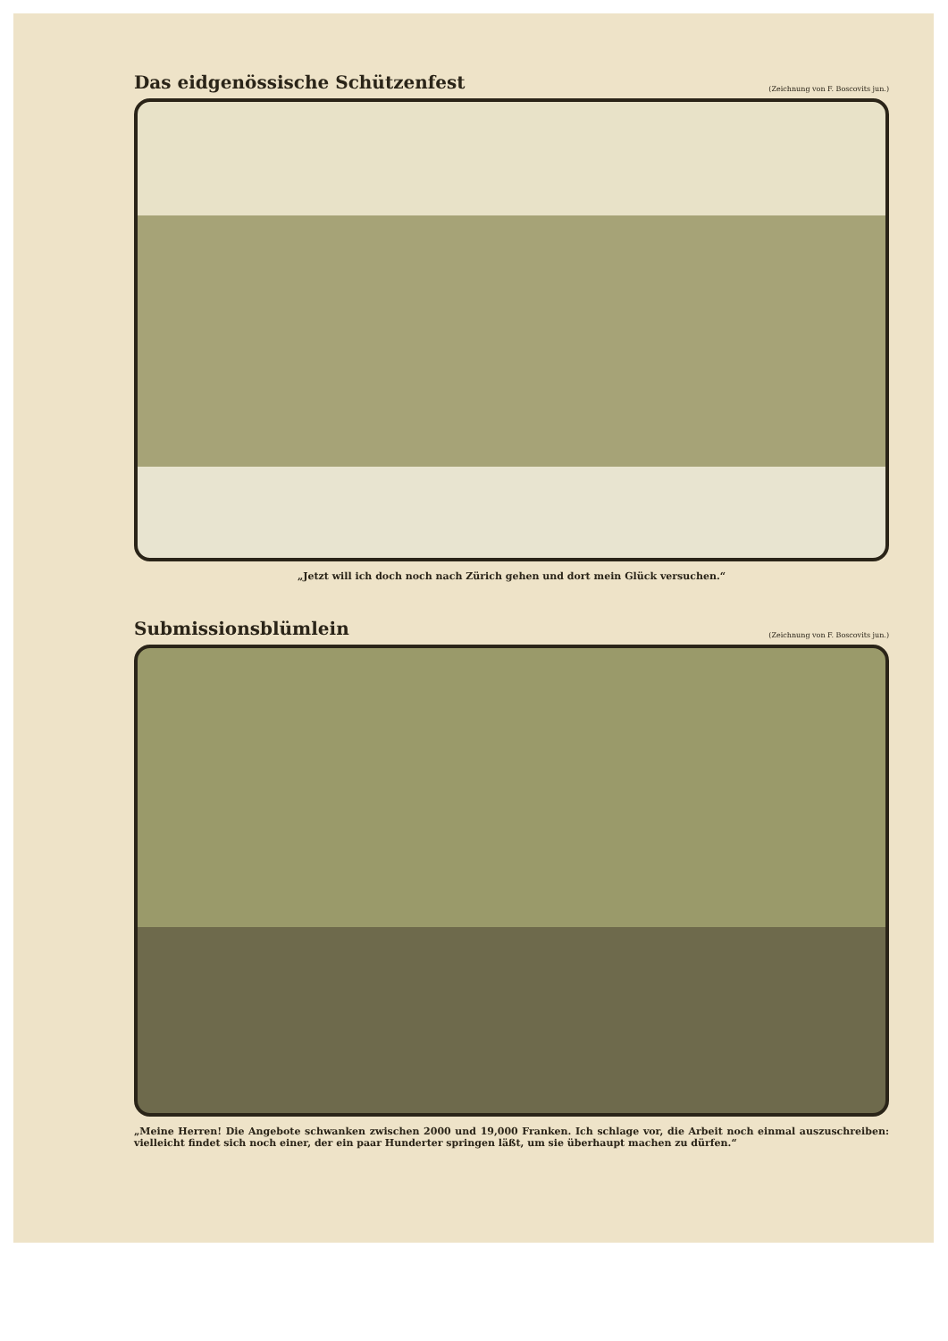Das eidgenössische Schützenfest
(Zeichnung von F. Boscovits jun.)
„Jetzt will ich doch noch nach Zürich gehen und dort mein Glück versuchen.“
Submissionsblümlein
(Zeichnung von F. Boscovits jun.)
„Meine Herren! Die Angebote schwanken zwischen 2000 und 19,000 Franken. Ich schlage vor, die Arbeit noch einmal auszuschreiben: vielleicht findet sich noch einer, der ein paar Hunderter springen läßt, um sie überhaupt machen zu dürfen.“